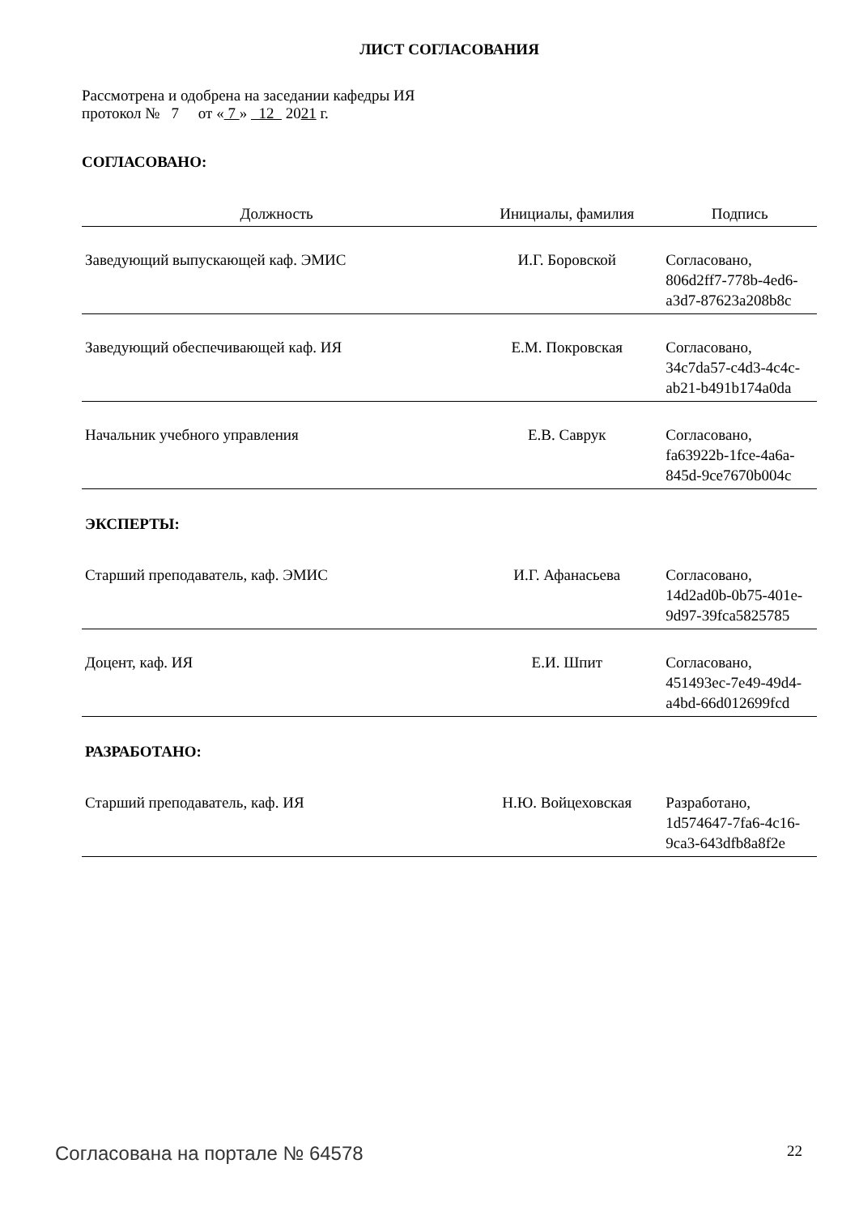ЛИСТ СОГЛАСОВАНИЯ
Рассмотрена и одобрена на заседании кафедры ИЯ
протокол № 7 от « 7 » 12 2021 г.
СОГЛАСОВАНО:
| Должность | Инициалы, фамилия | Подпись |
| --- | --- | --- |
| Заведующий выпускающей каф. ЭМИС | И.Г. Боровской | Согласовано, 806d2ff7-778b-4ed6-a3d7-87623a208b8c |
| Заведующий обеспечивающей каф. ИЯ | Е.М. Покровская | Согласовано, 34c7da57-c4d3-4c4c-ab21-b491b174a0da |
| Начальник учебного управления | Е.В. Саврук | Согласовано, fa63922b-1fce-4a6a-845d-9ce7670b004c |
| ЭКСПЕРТЫ: | | |
| Старший преподаватель, каф. ЭМИС | И.Г. Афанасьева | Согласовано, 14d2ad0b-0b75-401e-9d97-39fca5825785 |
| Доцент, каф. ИЯ | Е.И. Шпит | Согласовано, 451493ec-7e49-49d4-a4bd-66d012699fcd |
| РАЗРАБОТАНО: | | |
| Старший преподаватель, каф. ИЯ | Н.Ю. Войцеховская | Разработано, 1d574647-7fa6-4c16-9ca3-643dfb8a8f2e |
Согласована на портале № 64578 22